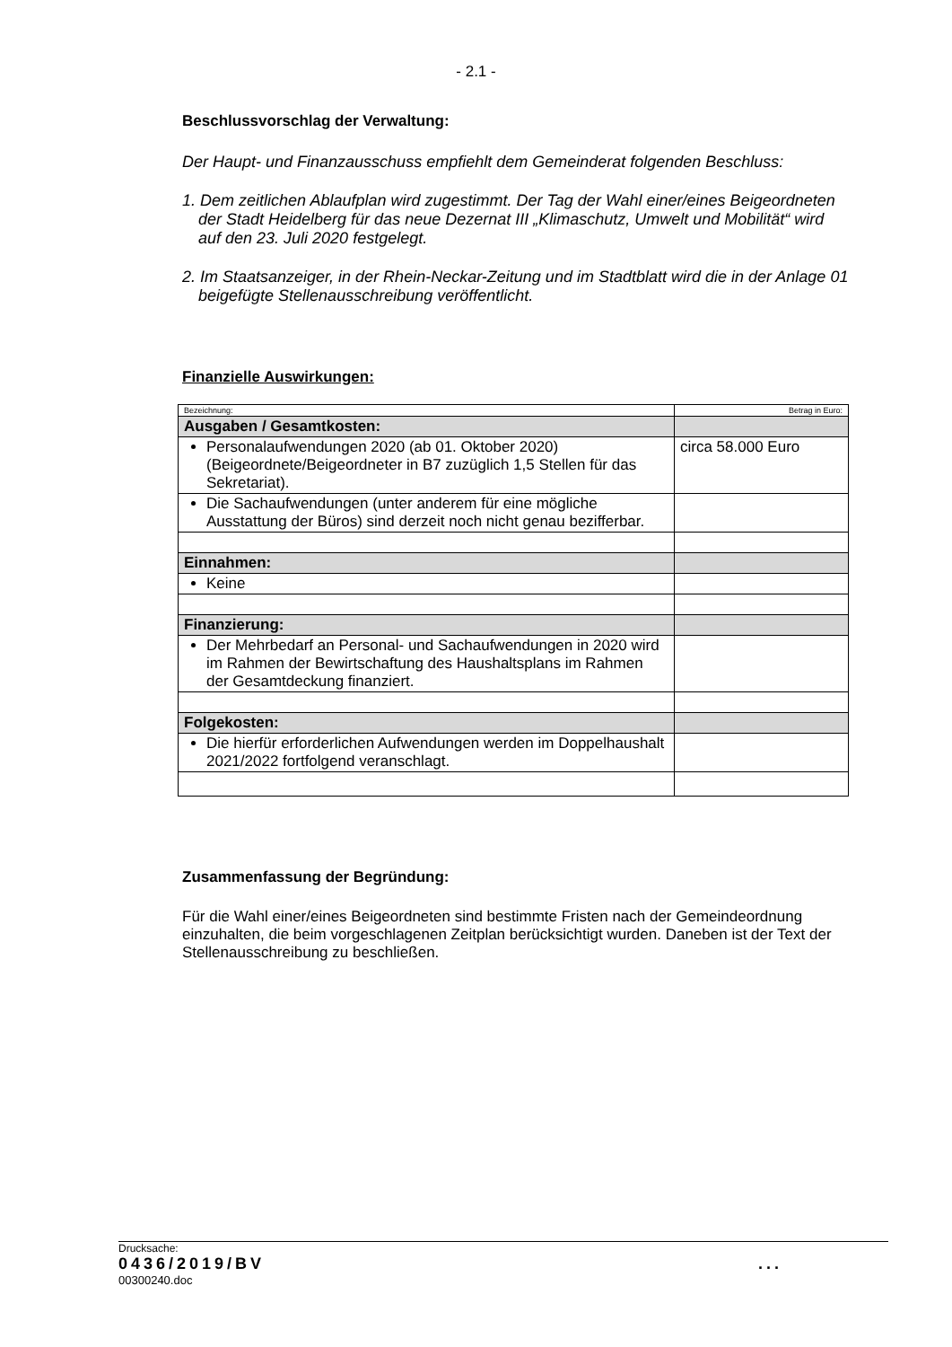- 2.1 -
Beschlussvorschlag der Verwaltung:
Der Haupt- und Finanzausschuss empfiehlt dem Gemeinderat folgenden Beschluss:
1. Dem zeitlichen Ablaufplan wird zugestimmt. Der Tag der Wahl einer/eines Beigeordneten der Stadt Heidelberg für das neue Dezernat III „Klimaschutz, Umwelt und Mobilität“ wird auf den 23. Juli 2020 festgelegt.
2. Im Staatsanzeiger, in der Rhein-Neckar-Zeitung und im Stadtblatt wird die in der Anlage 01 beigefügte Stellenausschreibung veröffentlicht.
Finanzielle Auswirkungen:
| Bezeichnung: | Betrag in Euro: |
| Ausgaben / Gesamtkosten: | |
| Personalaufwendungen 2020 (ab 01. Oktober 2020) (Beigeordnete/Beigeordneter in B7 zuzüglich 1,5 Stellen für das Sekretariat). | circa 58.000 Euro |
| Die Sachaufwendungen (unter anderem für eine mögliche Ausstattung der Büros) sind derzeit noch nicht genau bezifferbar. | |
| Einnahmen: | |
| Keine | |
| Finanzierung: | |
| Der Mehrbedarf an Personal- und Sachaufwendungen in 2020 wird im Rahmen der Bewirtschaftung des Haushaltsplans im Rahmen der Gesamtdeckung finanziert. | |
| Folgekosten: | |
| Die hierfür erforderlichen Aufwendungen werden im Doppelhaushalt 2021/2022 fortfolgend veranschlagt. | |
Zusammenfassung der Begründung:
Für die Wahl einer/eines Beigeordneten sind bestimmte Fristen nach der Gemeindeordnung einzuhalten, die beim vorgeschlagenen Zeitplan berücksichtigt wurden. Daneben ist der Text der Stellenausschreibung zu beschließen.
Drucksache:
0436/2019/BV...
00300240.doc